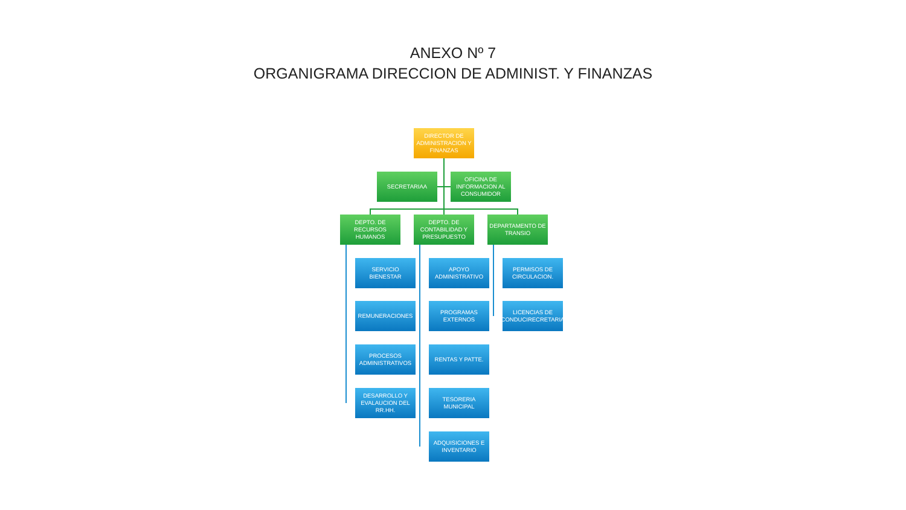ANEXO Nº 7
ORGANIGRAMA DIRECCION DE ADMINIST. Y FINANZAS
DIRECTOR DE ADMINISTRACION Y FINANZAS
SECRETARIAA
OFICINA DE INFORMACION AL CONSUMIDOR
DEPTO. DE RECURSOS HUMANOS
SERVICIO BIENESTAR
REMUNERACIONES
PROCESOS ADMINISTRATIVOS
DESARROLLO Y EVALAUCION DEL RR.HH.
DEPTO. DE CONTABILIDAD Y PRESUPUESTO
APOYO ADMINISTRATIVO
PROGRAMAS EXTERNOS
RENTAS Y PATTE.
TESORERIA MUNICIPAL
ADQUISICIONES E INVENTARIO
DEPARTAMENTO DE TRANSIO
PERMISOS DE CIRCULACION.
LICENCIAS DE CONDUCIRECRETARIA